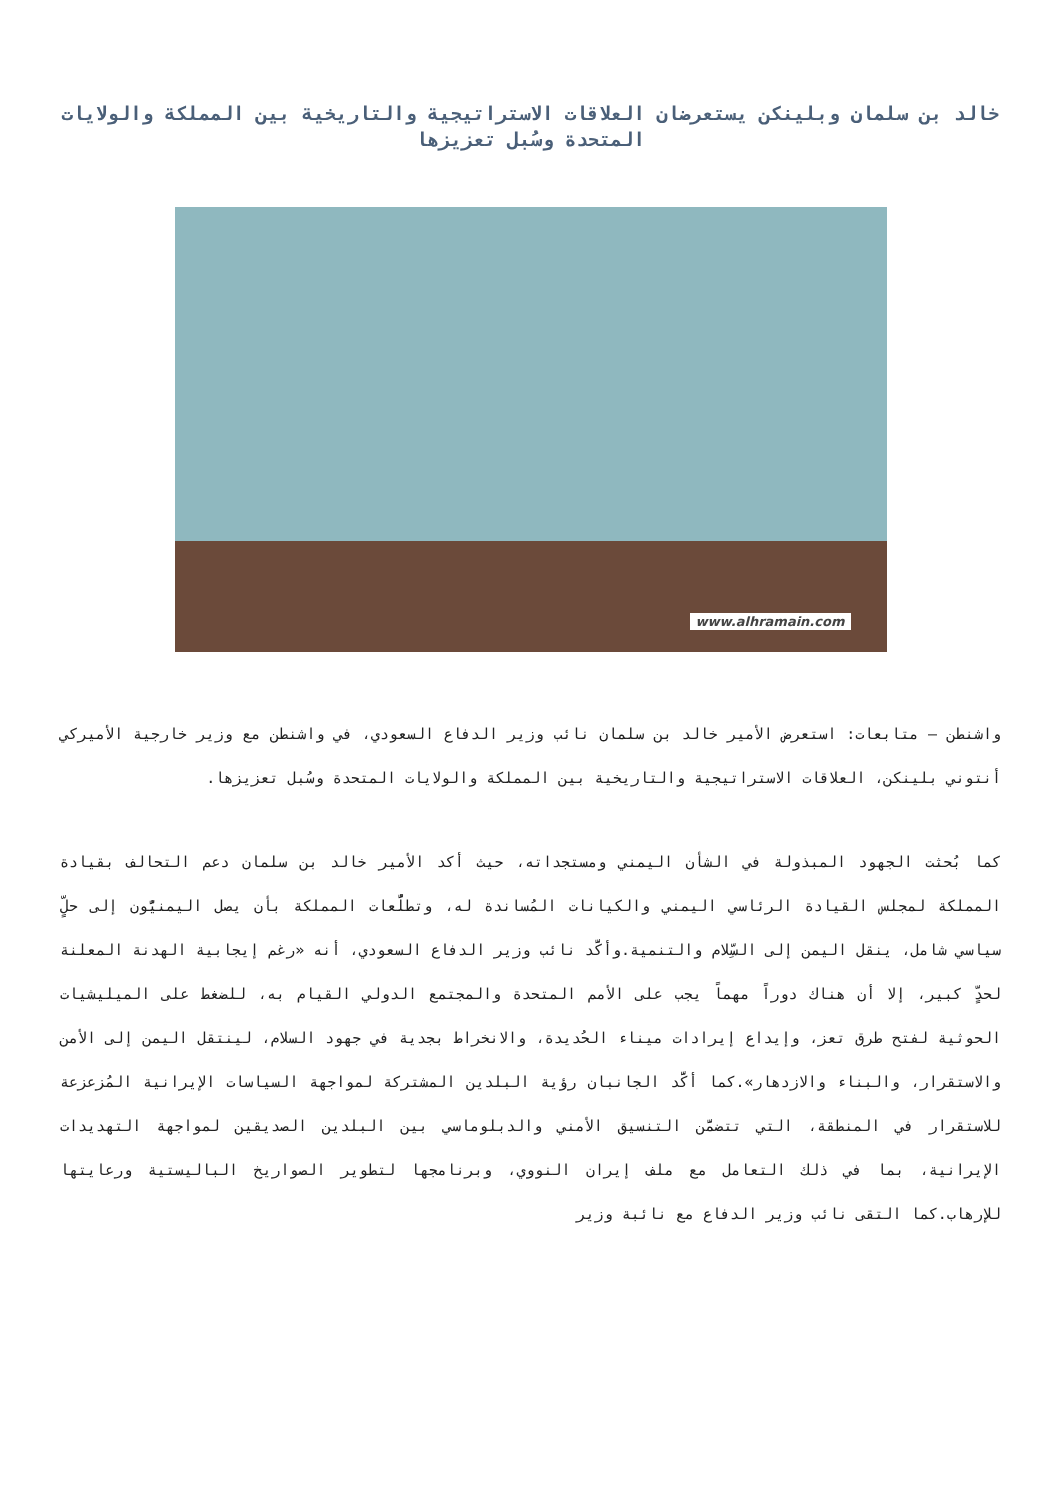خالد بن سلمان وبلينكن يستعرضان العلاقات الاستراتيجية والتاريخية بين المملكة والولايات المتحدة وسُبل تعزيزها
www.alhramain.com
واشنطن – متابعات: استعرض الأمير خالد بن سلمان نائب وزير الدفاع السعودي، في واشنطن مع وزير خارجية الأميركي أنتوني بلينكن، العلاقات الاستراتيجية والتاريخية بين المملكة والولايات المتحدة وسُبل تعزيزها.
كما بُحثت الجهود المبذولة في الشأن اليمني ومستجداته، حيث أكد الأمير خالد بن سلمان دعم التحالف بقيادة المملكة لمجلس القيادة الرئاسي اليمني والكيانات المُساندة له، وتطلُّعات المملكة بأن يصل اليمنيُّون إلى حلٍّ سياسي شامل، ينقل اليمن إلى السِّلام والتنمية.وأكَّد نائب وزير الدفاع السعودي، أنه «رغم إيجابية الهدنة المعلنة لحدٍّ كبير، إلا أن هناك دوراً مهماً يجب على الأمم المتحدة والمجتمع الدولي القيام به، للضغط على الميليشيات الحوثية لفتح طرق تعز، وإيداع إيرادات ميناء الحُديدة، والانخراط بجدية في جهود السلام، لينتقل اليمن إلى الأمن والاستقرار، والبناء والازدهار».كما أكَّد الجانبان رؤية البلدين المشتركة لمواجهة السياسات الإيرانية المُزعزعة للاستقرار في المنطقة، التي تتضمَّن التنسيق الأمني والدبلوماسي بين البلدين الصديقين لمواجهة التهديدات الإيرانية، بما في ذلك التعامل مع ملف إيران النووي، وبرنامجها لتطوير الصواريخ الباليستية ورعايتها للإرهاب.كما التقى نائب وزير الدفاع مع نائبة وزير